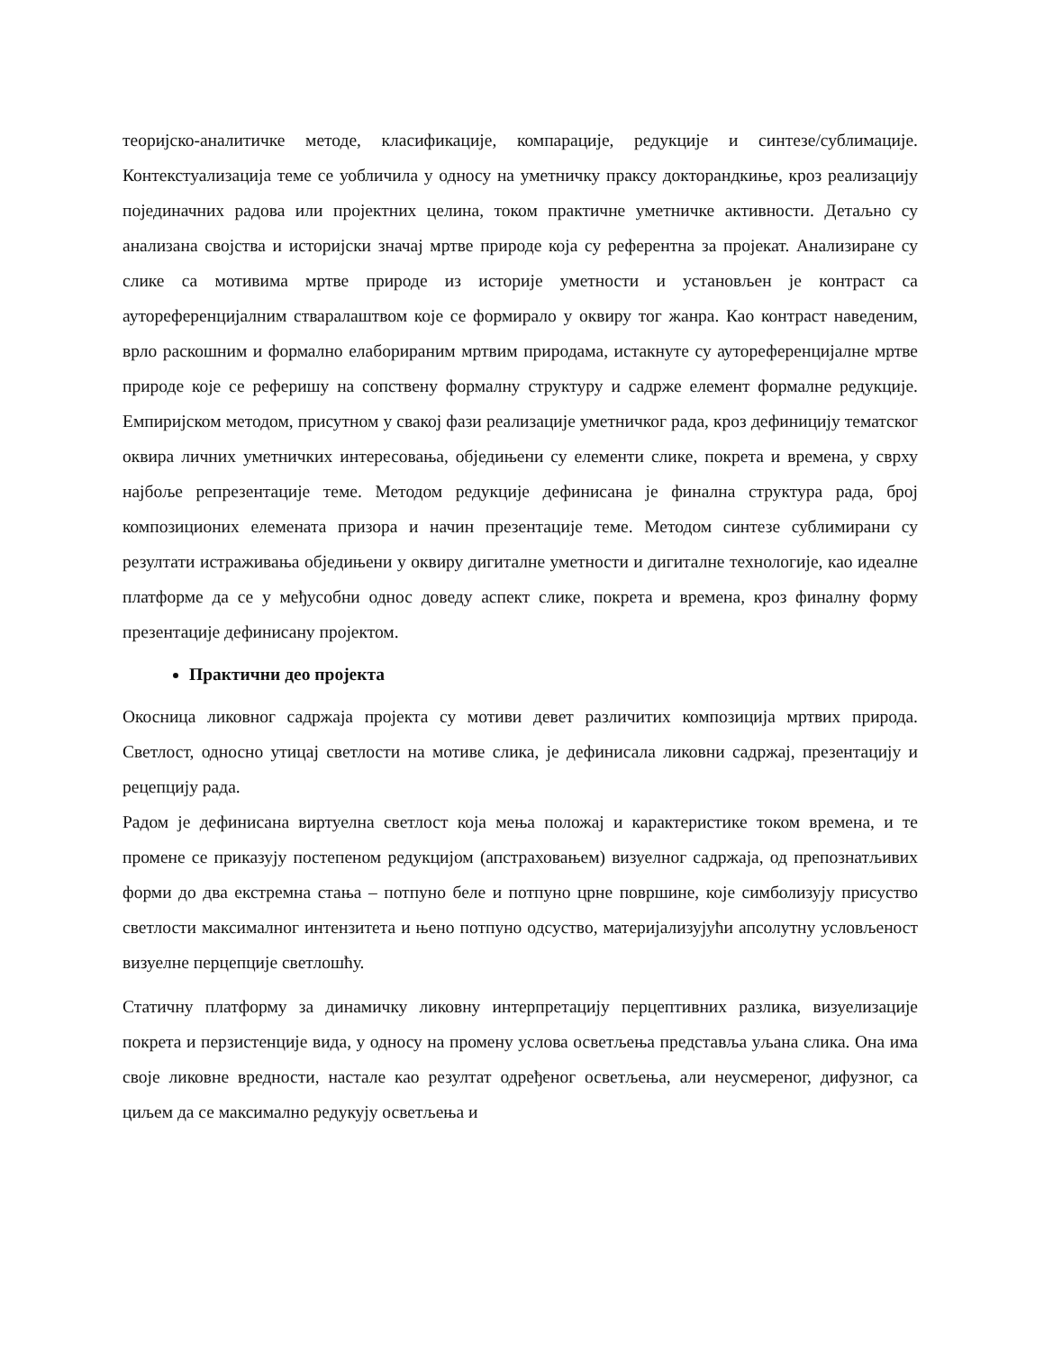теоријско-аналитичке методе, класификације, компарације, редукције и синтезе/сублимације. Контекстуализација теме се уобличила у односу на уметничку праксу докторандкиње, кроз реализацију појединачних радова или пројектних целина, током практичне уметничке активности. Детаљно су анализана својства и историјски значај мртве природе која су референтна за пројекат. Анализиране су слике са мотивима мртве природе из историје уметности и установљен је контраст са аутореференцијалним стваралаштвом које се формирало у оквиру тог жанра. Као контраст наведеним, врло раскошним и формално елаборираним мртвим природама, истакнуте су аутореференцијалне мртве природе које се реферишу на сопствену формалну структуру и садрже елемент формалне редукције. Емпиријском методом, присутном у свакој фази реализације уметничког рада, кроз дефиницију тематског оквира личних уметничких интересовања, обједињени су елементи слике, покрета и времена, у сврху најбоље репрезентације теме. Методом редукције дефинисана је финална структура рада, број композиционих елемената призора и начин презентације теме. Методом синтезе сублимирани су резултати истраживања обједињени у оквиру дигиталне уметности и дигиталне технологије, као идеалне платформе да се у међусобни однос доведу аспект слике, покрета и времена, кроз финалну форму презентације дефинисану пројектом.
Практични део пројекта
Окосница ликовног садржаја пројекта су мотиви девет различитих композиција мртвих природа. Светлост, односно утицај светлости на мотиве слика, је дефинисала ликовни садржај, презентацију и рецепцију рада.
Радом је дефинисана виртуелна светлост која мења положај и карактеристике током времена, и те промене се приказују постепеном редукцијом (апстраховањем) визуелног садржаја, од препознатљивих форми до два екстремна стања – потпуно беле и потпуно црне површине, које симболизују присуство светлости максималног интензитета и њено потпуно одсуство, материјализујући апсолутну условљеност визуелне перцепције светлошћу.
Статичну платформу за динамичку ликовну интерпретацију перцептивних разлика, визуелизације покрета и перзистенције вида, у односу на промену услова осветљења представља уљана слика. Она има своје ликовне вредности, настале као резултат одређеног осветљења, али неусмереног, дифузног, са циљем да се максимално редукују осветљења и